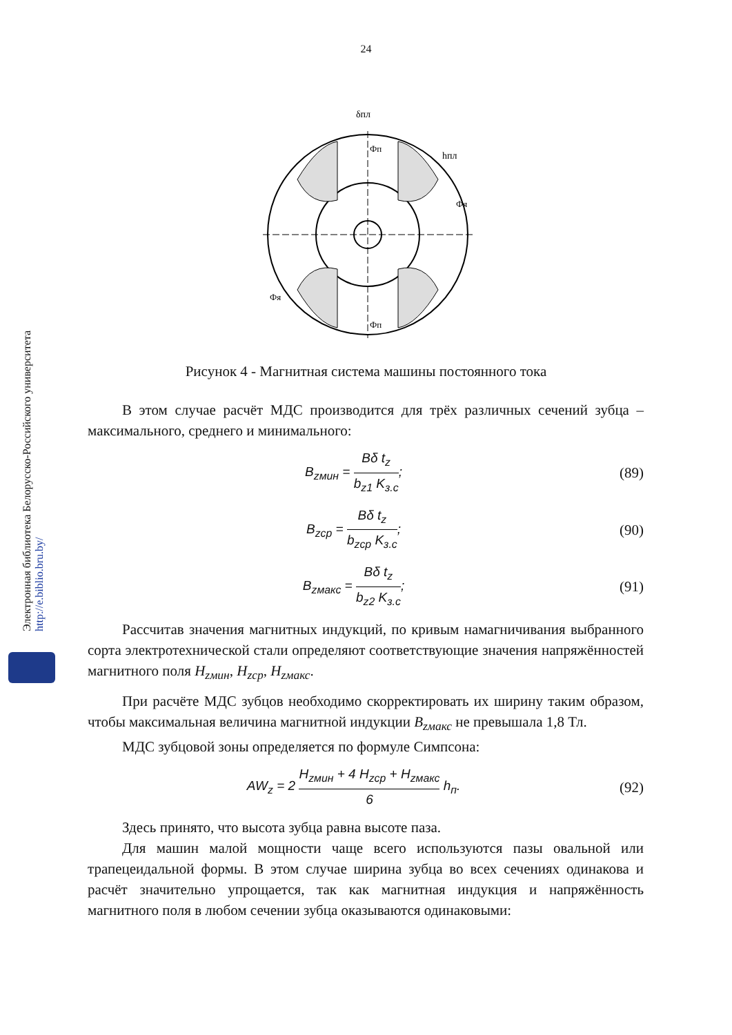24
δпл
hпл
Фя
Фя
Фп
Фп
Рисунок 4 - Магнитная система машины постоянного тока
В этом случае расчёт МДС производится для трёх различных сечений зубца – максимального, среднего и минимального:
B<sub>zмин</sub> = Bδ t<sub>z</sub> b<sub>z1</sub> K<sub>з.с</sub>; (89)
B<sub>zср</sub> = Bδ t<sub>z</sub> b<sub>zср</sub> K<sub>з.с</sub>; (90)
B<sub>zмакс</sub> = Bδ t<sub>z</sub> b<sub>z2</sub> K<sub>з.с</sub>; (91)
Рассчитав значения магнитных индукций, по кривым намагничивания выбранного сорта электротехнической стали определяют соответствующие значения напряжённостей магнитного поля H<sub>zмин</sub>, H<sub>zср</sub>, H<sub>zмакс</sub>.
При расчёте МДС зубцов необходимо скорректировать их ширину таким образом, чтобы максимальная величина магнитной индукции B<sub>zмакс</sub> не превышала 1,8 Тл.
МДС зубцовой зоны определяется по формуле Симпсона:
AW<sub>z</sub> = 2 H<sub>zмин</sub> + 4 H<sub>zср</sub> + H<sub>zмакс</sub> 6 h<sub>п</sub>.
(92)
Здесь принято, что высота зубца равна высоте паза.
Для машин малой мощности чаще всего используются пазы овальной или трапецеидальной формы. В этом случае ширина зубца во всех сечениях одинакова и расчёт значительно упрощается, так как магнитная индукция и напряжённость магнитного поля в любом сечении зубца оказываются одинаковыми:
Электронная библиотека Белорусско-Российского университета http://e.biblio.bru.by/